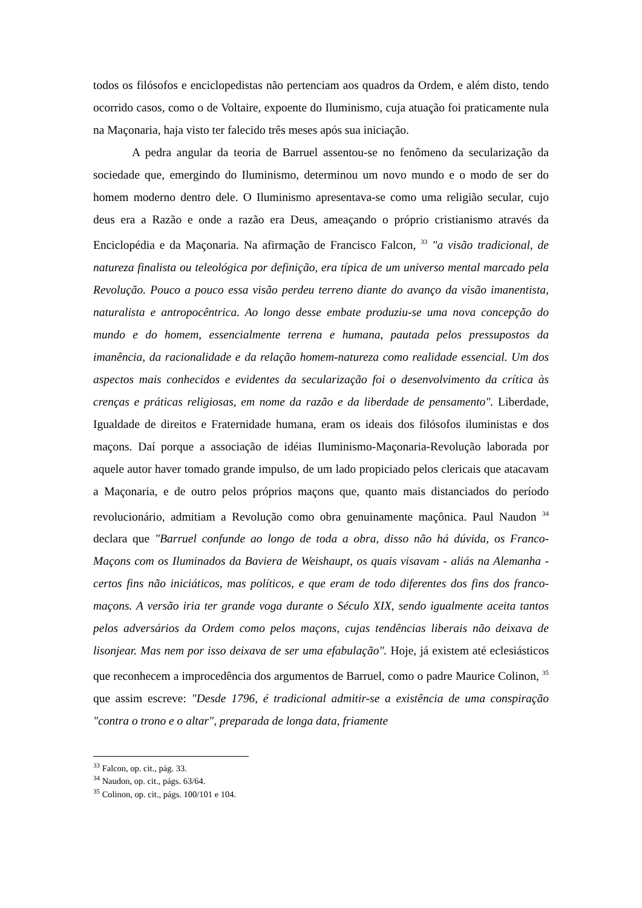todos os filósofos e enciclopedistas não pertenciam aos quadros da Ordem, e além disto, tendo ocorrido casos, como o de Voltaire, expoente do Iluminismo, cuja atuação foi praticamente nula na Maçonaria, haja visto ter falecido três meses após sua iniciação.
A pedra angular da teoria de Barruel assentou-se no fenômeno da secularização da sociedade que, emergindo do Iluminismo, determinou um novo mundo e o modo de ser do homem moderno dentro dele. O Iluminismo apresentava-se como uma religião secular, cujo deus era a Razão e onde a razão era Deus, ameaçando o próprio cristianismo através da Enciclopédia e da Maçonaria. Na afirmação de Francisco Falcon, <sup>33</sup> "a visão tradicional, de natureza finalista ou teleológica por definição, era típica de um universo mental marcado pela Revolução. Pouco a pouco essa visão perdeu terreno diante do avanço da visão imanentista, naturalista e antropocêntrica. Ao longo desse embate produziu-se uma nova concepção do mundo e do homem, essencialmente terrena e humana, pautada pelos pressupostos da imanência, da racionalidade e da relação homem-natureza como realidade essencial. Um dos aspectos mais conhecidos e evidentes da secularização foi o desenvolvimento da crítica às crenças e práticas religiosas, em nome da razão e da liberdade de pensamento". Liberdade, Igualdade de direitos e Fraternidade humana, eram os ideais dos filósofos iluministas e dos maçons. Daí porque a associação de idéias Iluminismo-Maçonaria-Revolução laborada por aquele autor haver tomado grande impulso, de um lado propiciado pelos clericais que atacavam a Maçonaria, e de outro pelos próprios maçons que, quanto mais distanciados do período revolucionário, admitiam a Revolução como obra genuinamente maçônica. Paul Naudon <sup>34</sup> declara que "Barruel confunde ao longo de toda a obra, disso não há dúvida, os Franco-Maçons com os Iluminados da Baviera de Weishaupt, os quais visavam - aliás na Alemanha - certos fins não iniciáticos, mas políticos, e que eram de todo diferentes dos fins dos franco-maçons. A versão iria ter grande voga durante o Século XIX, sendo igualmente aceita tantos pelos adversários da Ordem como pelos maçons, cujas tendências liberais não deixava de lisonjear. Mas nem por isso deixava de ser uma efabulação". Hoje, já existem até eclesiásticos que reconhecem a improcedência dos argumentos de Barruel, como o padre Maurice Colinon, <sup>35</sup> que assim escreve: "Desde 1796, é tradicional admitir-se a existência de uma conspiração "contra o trono e o altar", preparada de longa data, friamente
<sup>33</sup> Falcon, op. cit., pág. 33.
<sup>34</sup> Naudon, op. cit., págs. 63/64.
<sup>35</sup> Colinon, op. cit., págs. 100/101 e 104.